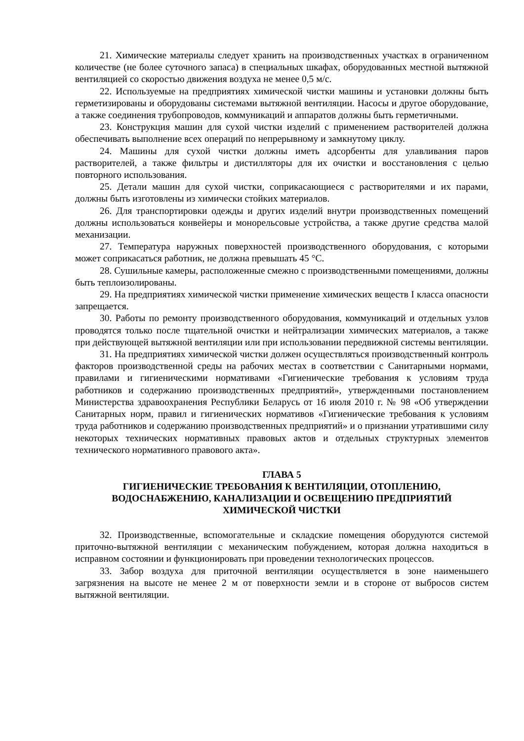21. Химические материалы следует хранить на производственных участках в ограниченном количестве (не более суточного запаса) в специальных шкафах, оборудованных местной вытяжной вентиляцией со скоростью движения воздуха не менее 0,5 м/с.
22. Используемые на предприятиях химической чистки машины и установки должны быть герметизированы и оборудованы системами вытяжной вентиляции. Насосы и другое оборудование, а также соединения трубопроводов, коммуникаций и аппаратов должны быть герметичными.
23. Конструкция машин для сухой чистки изделий с применением растворителей должна обеспечивать выполнение всех операций по непрерывному и замкнутому циклу.
24. Машины для сухой чистки должны иметь адсорбенты для улавливания паров растворителей, а также фильтры и дистилляторы для их очистки и восстановления с целью повторного использования.
25. Детали машин для сухой чистки, соприкасающиеся с растворителями и их парами, должны быть изготовлены из химически стойких материалов.
26. Для транспортировки одежды и других изделий внутри производственных помещений должны использоваться конвейеры и монорельсовые устройства, а также другие средства малой механизации.
27. Температура наружных поверхностей производственного оборудования, с которыми может соприкасаться работник, не должна превышать 45 °С.
28. Сушильные камеры, расположенные смежно с производственными помещениями, должны быть теплоизолированы.
29. На предприятиях химической чистки применение химических веществ I класса опасности запрещается.
30. Работы по ремонту производственного оборудования, коммуникаций и отдельных узлов проводятся только после тщательной очистки и нейтрализации химических материалов, а также при действующей вытяжной вентиляции или при использовании передвижной системы вентиляции.
31. На предприятиях химической чистки должен осуществляться производственный контроль факторов производственной среды на рабочих местах в соответствии с Санитарными нормами, правилами и гигиеническими нормативами «Гигиенические требования к условиям труда работников и содержанию производственных предприятий», утвержденными постановлением Министерства здравоохранения Республики Беларусь от 16 июля 2010 г. № 98 «Об утверждении Санитарных норм, правил и гигиенических нормативов «Гигиенические требования к условиям труда работников и содержанию производственных предприятий» и о признании утратившими силу некоторых технических нормативных правовых актов и отдельных структурных элементов технического нормативного правового акта».
ГЛАВА 5
ГИГИЕНИЧЕСКИЕ ТРЕБОВАНИЯ К ВЕНТИЛЯЦИИ, ОТОПЛЕНИЮ, ВОДОСНАБЖЕНИЮ, КАНАЛИЗАЦИИ И ОСВЕЩЕНИЮ ПРЕДПРИЯТИЙ ХИМИЧЕСКОЙ ЧИСТКИ
32. Производственные, вспомогательные и складские помещения оборудуются системой приточно-вытяжной вентиляции с механическим побуждением, которая должна находиться в исправном состоянии и функционировать при проведении технологических процессов.
33. Забор воздуха для приточной вентиляции осуществляется в зоне наименьшего загрязнения на высоте не менее 2 м от поверхности земли и в стороне от выбросов систем вытяжной вентиляции.